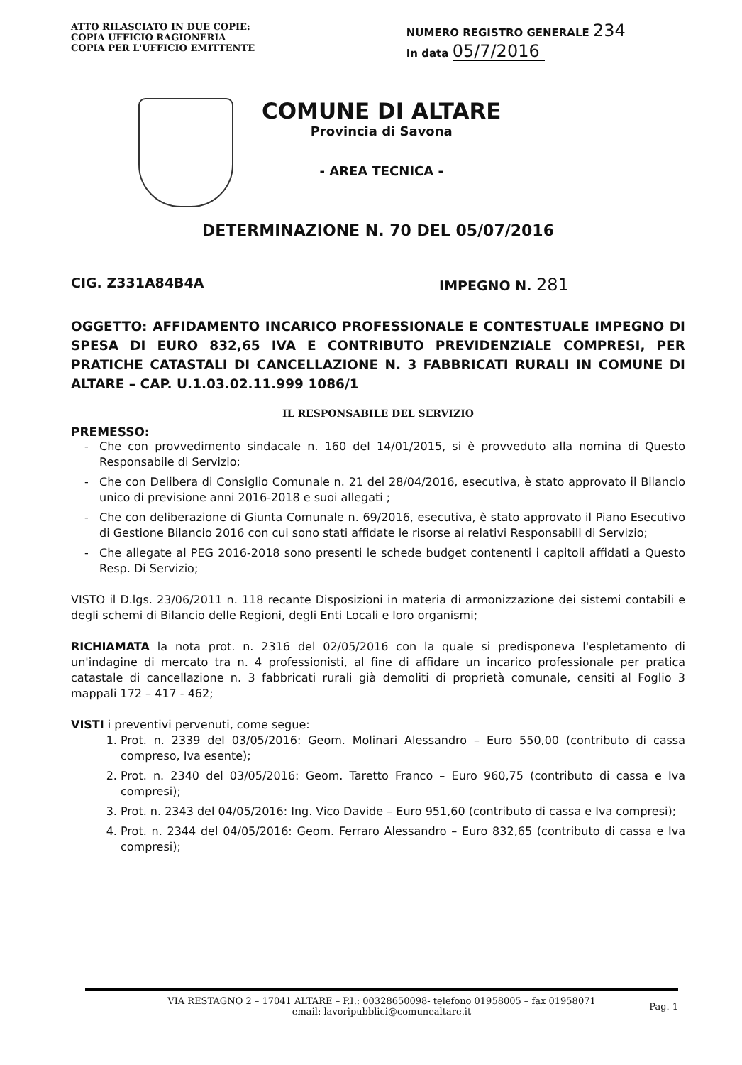ATTO RILASCIATO IN DUE COPIE:
COPIA UFFICIO RAGIONERIA
COPIA PER L'UFFICIO EMITTENTE
NUMERO REGISTRO GENERALE 234
In data 05/7/2016
COMUNE DI ALTARE
Provincia di Savona
- AREA TECNICA -
DETERMINAZIONE N. 70 DEL 05/07/2016
CIG. Z331A84B4A IMPEGNO N. 281
OGGETTO: AFFIDAMENTO INCARICO PROFESSIONALE E CONTESTUALE IMPEGNO DI SPESA DI EURO 832,65 IVA E CONTRIBUTO PREVIDENZIALE COMPRESI, PER PRATICHE CATASTALI DI CANCELLAZIONE N. 3 FABBRICATI RURALI IN COMUNE DI ALTARE – CAP. U.1.03.02.11.999 1086/1
IL RESPONSABILE DEL SERVIZIO
PREMESSO:
Che con provvedimento sindacale n. 160 del 14/01/2015, si è provveduto alla nomina di Questo Responsabile di Servizio;
Che con Delibera di Consiglio Comunale n. 21 del 28/04/2016, esecutiva, è stato approvato il Bilancio unico di previsione anni 2016-2018 e suoi allegati ;
Che con deliberazione di Giunta Comunale n. 69/2016, esecutiva, è stato approvato il Piano Esecutivo di Gestione Bilancio 2016 con cui sono stati affidate le risorse ai relativi Responsabili di Servizio;
Che allegate al PEG 2016-2018 sono presenti le schede budget contenenti i capitoli affidati a Questo Resp. Di Servizio;
VISTO il D.lgs. 23/06/2011 n. 118 recante Disposizioni in materia di armonizzazione dei sistemi contabili e degli schemi di Bilancio delle Regioni, degli Enti Locali e loro organismi;
RICHIAMATA la nota prot. n. 2316 del 02/05/2016 con la quale si predisponeva l'espletamento di un'indagine di mercato tra n. 4 professionisti, al fine di affidare un incarico professionale per pratica catastale di cancellazione n. 3 fabbricati rurali già demoliti di proprietà comunale, censiti al Foglio 3 mappali 172 – 417 - 462;
VISTI i preventivi pervenuti, come segue:
1. Prot. n. 2339 del 03/05/2016: Geom. Molinari Alessandro – Euro 550,00 (contributo di cassa compreso, Iva esente);
2. Prot. n. 2340 del 03/05/2016: Geom. Taretto Franco – Euro 960,75 (contributo di cassa e Iva compresi);
3. Prot. n. 2343 del 04/05/2016: Ing. Vico Davide – Euro 951,60 (contributo di cassa e Iva compresi);
4. Prot. n. 2344 del 04/05/2016: Geom. Ferraro Alessandro – Euro 832,65 (contributo di cassa e Iva compresi);
VIA RESTAGNO 2 – 17041 ALTARE – P.I.: 00328650098- telefono 01958005 – fax 01958071
email: lavoripubblici@comunealtare.it
Pag. 1